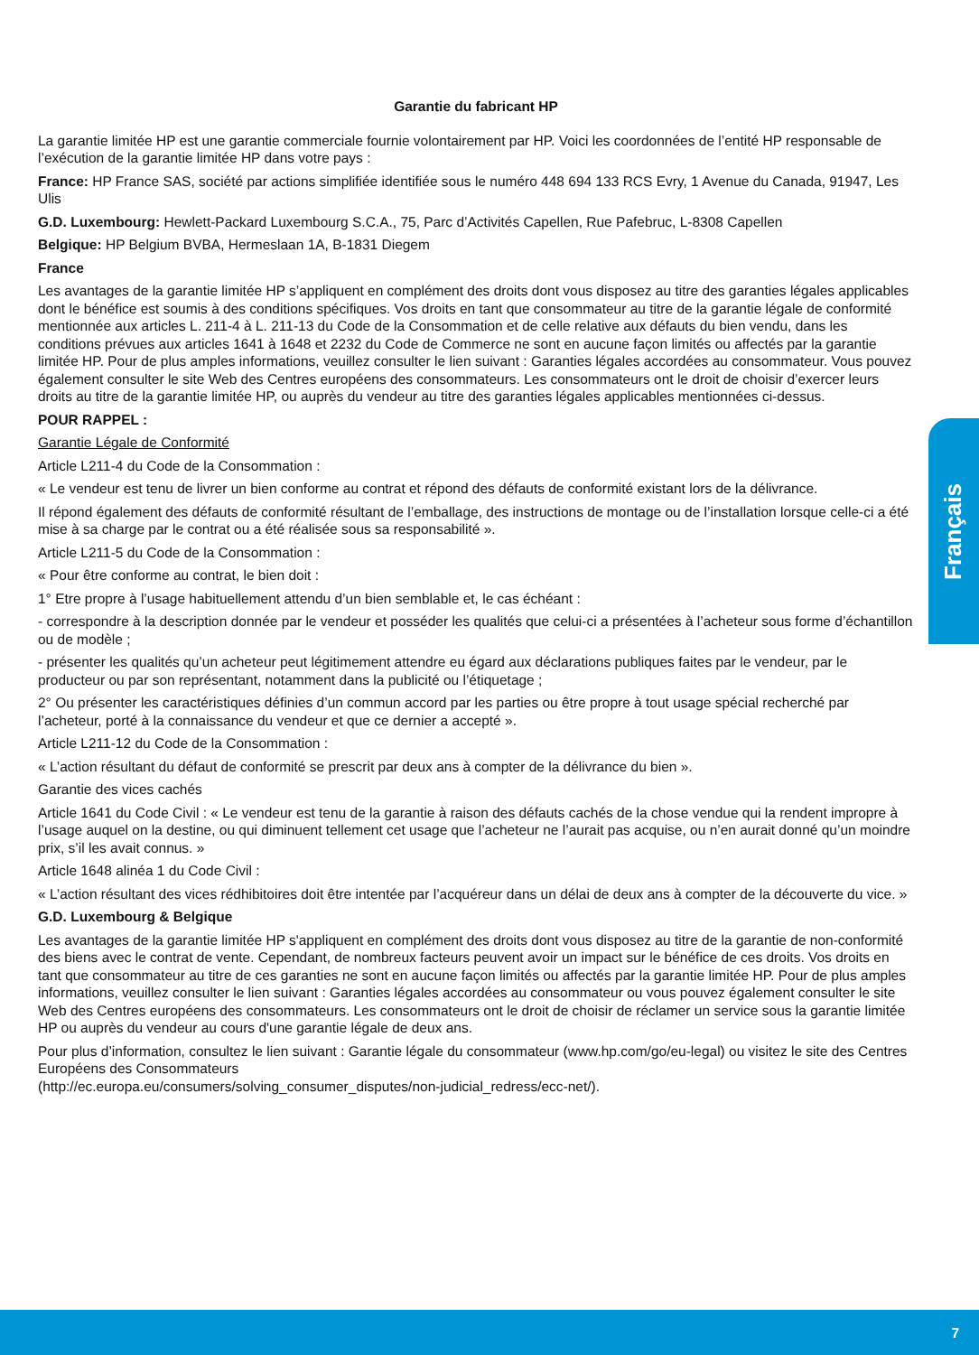Garantie du fabricant HP
La garantie limitée HP est une garantie commerciale fournie volontairement par HP. Voici les coordonnées de l’entité HP responsable de l’exécution de la garantie limitée HP dans votre pays :
France: HP France SAS, société par actions simplifiée identifiée sous le numéro 448 694 133 RCS Evry, 1 Avenue du Canada, 91947, Les Ulis
G.D. Luxembourg: Hewlett-Packard Luxembourg S.C.A., 75, Parc d’Activités Capellen, Rue Pafebruc, L-8308 Capellen
Belgique: HP Belgium BVBA, Hermeslaan 1A, B-1831 Diegem
France
Les avantages de la garantie limitée HP s’appliquent en complément des droits dont vous disposez au titre des garanties légales applicables dont le bénéfice est soumis à des conditions spécifiques. Vos droits en tant que consommateur au titre de la garantie légale de conformité mentionnée aux articles L. 211-4 à L. 211-13 du Code de la Consommation et de celle relative aux défauts du bien vendu, dans les conditions prévues aux articles 1641 à 1648 et 2232 du Code de Commerce ne sont en aucune façon limités ou affectés par la garantie limitée HP. Pour de plus amples informations, veuillez consulter le lien suivant : Garanties légales accordées au consommateur. Vous pouvez également consulter le site Web des Centres européens des consommateurs. Les consommateurs ont le droit de choisir d’exercer leurs droits au titre de la garantie limitée HP, ou auprès du vendeur au titre des garanties légales applicables mentionnées ci-dessus.
POUR RAPPEL :
Garantie Légale de Conformité
Article L211-4 du Code de la Consommation :
« Le vendeur est tenu de livrer un bien conforme au contrat et répond des défauts de conformité existant lors de la délivrance.
Il répond également des défauts de conformité résultant de l’emballage, des instructions de montage ou de l’installation lorsque celle-ci a été mise à sa charge par le contrat ou a été réalisée sous sa responsabilité ».
Article L211-5 du Code de la Consommation :
« Pour être conforme au contrat, le bien doit :
1° Etre propre à l’usage habituellement attendu d’un bien semblable et, le cas échéant :
- correspondre à la description donnée par le vendeur et posséder les qualités que celui-ci a présentées à l’acheteur sous forme d’échantillon ou de modèle ;
- présenter les qualités qu’un acheteur peut légitimement attendre eu égard aux déclarations publiques faites par le vendeur, par le producteur ou par son représentant, notamment dans la publicité ou l’étiquetage ;
2° Ou présenter les caractéristiques définies d’un commun accord par les parties ou être propre à tout usage spécial recherché par l’acheteur, porté à la connaissance du vendeur et que ce dernier a accepté ».
Article L211-12 du Code de la Consommation :
« L’action résultant du défaut de conformité se prescrit par deux ans à compter de la délivrance du bien ».
Garantie des vices cachés
Article 1641 du Code Civil : « Le vendeur est tenu de la garantie à raison des défauts cachés de la chose vendue qui la rendent impropre à l’usage auquel on la destine, ou qui diminuent tellement cet usage que l’acheteur ne l’aurait pas acquise, ou n’en aurait donné qu’un moindre prix, s’il les avait connus. »
Article 1648 alinéa 1 du Code Civil :
« L’action résultant des vices rédhibitoires doit être intentée par l’acquéreur dans un délai de deux ans à compter de la découverte du vice. »
G.D. Luxembourg & Belgique
Les avantages de la garantie limitée HP s'appliquent en complément des droits dont vous disposez au titre de la garantie de non-conformité des biens avec le contrat de vente. Cependant, de nombreux facteurs peuvent avoir un impact sur le bénéfice de ces droits. Vos droits en tant que consommateur au titre de ces garanties ne sont en aucune façon limités ou affectés par la garantie limitée HP. Pour de plus amples informations, veuillez consulter le lien suivant : Garanties légales accordées au consommateur ou vous pouvez également consulter le site Web des Centres européens des consommateurs. Les consommateurs ont le droit de choisir de réclamer un service sous la garantie limitée HP ou auprès du vendeur au cours d'une garantie légale de deux ans.
Pour plus d’information, consultez le lien suivant : Garantie légale du consommateur (www.hp.com/go/eu-legal) ou visitez le site des Centres Européens des Consommateurs
(http://ec.europa.eu/consumers/solving_consumer_disputes/non-judicial_redress/ecc-net/).
Français
7